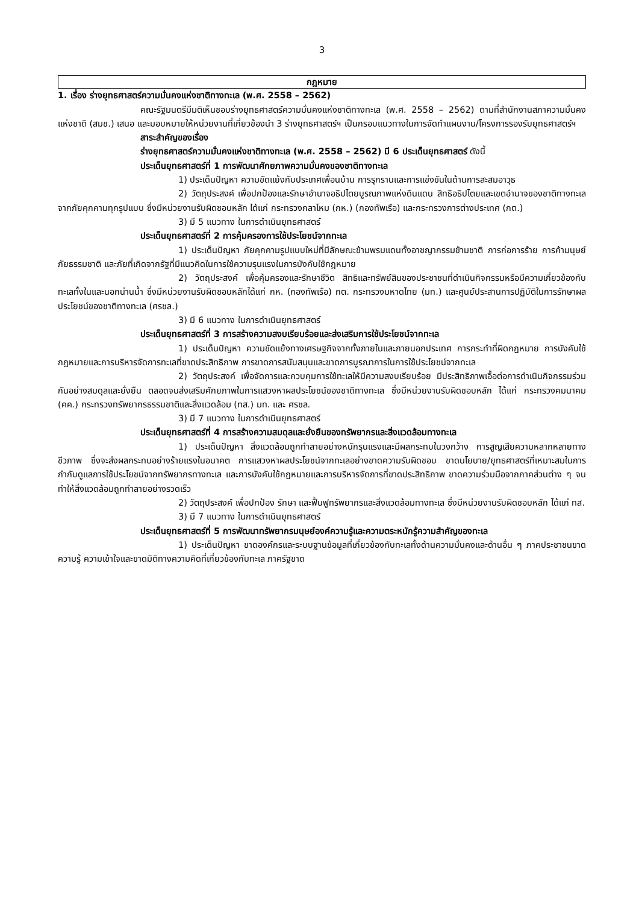3
กฎหมาย
1. เรื่อง ร่างยุทธศาสตร์ความมั่นคงแห่งชาติทางทะเล (พ.ศ. 2558 – 2562)
คณะรัฐมนตรีมีมติเห็นชอบร่างยุทธศาสตร์ความมั่นคงแห่งชาติทางทะเล (พ.ศ. 2558 – 2562) ตามที่สำนักงานสภาความมั่นคงแห่งชาติ (สมช.) เสนอ และมอบหมายให้หน่วยงานที่เกี่ยวข้องนำ 3 ร่างยุทธศาสตร์ฯ เป็นกรอบแนวทางในการจัดทำแผนงาน/โครงการรองรับยุทธศาสตร์ฯ
สาระสำคัญของเรื่อง
ร่างยุทธศาสตร์ความมั่นคงแห่งชาติทางทะเล (พ.ศ. 2558 – 2562) มี 6 ประเด็นยุทธศาสตร์ ดังนี้
ประเด็นยุทธศาสตร์ที่ 1 การพัฒนาศักยภาพความมั่นคงของชาติทางทะเล
1) ประเด็นปัญหา ความขัดแย้งกับประเทศเพื่อนบ้าน การรุกรานและการแข่งขันในด้านการสะสมอาวุธ
2) วัตถุประสงค์ เพื่อปกป้องและรักษาอำนาจอธิปไตยบูรณภาพแห่งดินแดน สิทธิอธิปไตยและเขตอำนาจของชาติทางทะเลจากภัยคุกคามทุกรูปแบบ ซึ่งมีหน่วยงานรับผิดชอบหลัก ได้แก่ กระทรวงกลาโหม (กห.) (กองทัพเรือ) และกระทรวงการต่างประเทศ (กต.)
3) มี 5 แนวทาง ในการดำเนินยุทธศาสตร์
ประเด็นยุทธศาสตร์ที่ 2 การคุ้มครองการใช้ประโยชน์จากทะเล
1) ประเด็นปัญหา ภัยคุกคามรูปแบบใหม่ที่มีลักษณะข้ามพรมแดนทั้งอาชญากรรมข้ามชาติ การก่อการร้าย การค้ามนุษย์ ภัยธรรมชาติ และภัยที่เกิดจากรัฐที่มีแนวคิดในการใช้ความรุนแรงในการบังคับใช้กฎหมาย
2) วัตถุประสงค์ เพื่อคุ้มครองและรักษาชีวิต สิทธิและทรัพย์สินของประชาชนที่ดำเนินกิจกรรมหรือมีความเกี่ยวข้องกับทะเลทั้งในและนอกน่านน้ำ ซึ่งมีหน่วยงานรับผิดชอบหลักได้แก่ กห. (กองทัพเรือ) กต. กระทรวงมหาดไทย (มท.) และศูนย์ประสานการปฏิบัติในการรักษาผลประโยชน์ของชาติทางทะเล (ศรชล.)
3) มี 6 แนวทาง ในการดำเนินยุทธศาสตร์
ประเด็นยุทธศาสตร์ที่ 3 การสร้างความสงบเรียบร้อยและส่งเสริมการใช้ประโยชน์จากทะเล
1) ประเด็นปัญหา ความขัดแย้งทางเศรษฐกิจจากทั้งภายในและภายนอกประเทศ การกระทำที่ผิดกฎหมาย การบังคับใช้กฎหมายและการบริหารจัดการทะเลที่ขาดประสิทธิภาพ การขาดการสนับสนุนและขาดการบูรณาการในการใช้ประโยชน์จากทะเล
2) วัตถุประสงค์ เพื่อจัดการและควบคุมการใช้ทะเลให้มีความสงบเรียบร้อย มีประสิทธิภาพเอื้อต่อการดำเนินกิจกรรมร่วมกันอย่างสมดุลและยั่งยืน ตลอดจนส่งเสริมศักยภาพในการแสวงหาผลประโยชน์ของชาติทางทะเล ซึ่งมีหน่วยงานรับผิดชอบหลัก ได้แก่ กระทรวงคมนาคม (คค.) กระทรวงทรัพยากรธรรมชาติและสิ่งแวดล้อม (ทส.) มท. และ ศรชล.
3) มี 7 แนวทาง ในการดำเนินยุทธศาสตร์
ประเด็นยุทธศาสตร์ที่ 4 การสร้างความสมดุลและยั่งยืนของทรัพยากรและสิ่งแวดล้อมทางทะเล
1) ประเด็นปัญหา สิ่งแวดล้อมถูกทำลายอย่างหนักรุนแรงและมีผลกระทบในวงกว้าง การสูญเสียความหลากหลายทางชีวภาพ ซึ่งจะส่งผลกระทบอย่างร้ายแรงในอนาคต การแสวงหาผลประโยชน์จากทะเลอย่างขาดความรับผิดชอบ ขาดนโยบาย/ยุทธศาสตร์ที่เหมาะสมในการกำกับดูแลการใช้ประโยชน์จากทรัพยากรทางทะเล และการบังคับใช้กฎหมายและการบริหารจัดการที่ขาดประสิทธิภาพ ขาดความร่วมมือจากภาคส่วนต่าง ๆ จนทำให้สิ่งแวดล้อมถูกทำลายอย่างรวดเร็ว
2) วัตถุประสงค์ เพื่อปกป้อง รักษา และฟื้นฟูทรัพยากรและสิ่งแวดล้อมทางทะเล ซึ่งมีหน่วยงานรับผิดชอบหลัก ได้แก่ ทส.
3) มี 7 แนวทาง ในการดำเนินยุทธศาสตร์
ประเด็นยุทธศาสตร์ที่ 5 การพัฒนาทรัพยากรมนุษย์องค์ความรู้และความตระหนักรู้ความสำคัญของทะเล
1) ประเด็นปัญหา ขาดองค์กรและระบบฐานข้อมูลที่เกี่ยวข้องกับทะเลทั้งด้านความมั่นคงและด้านอื่น ๆ ภาคประชาชนขาดความรู้ ความเข้าใจและขาดมิติทางความคิดที่เกี่ยวข้องกับทะเล ภาครัฐขาด